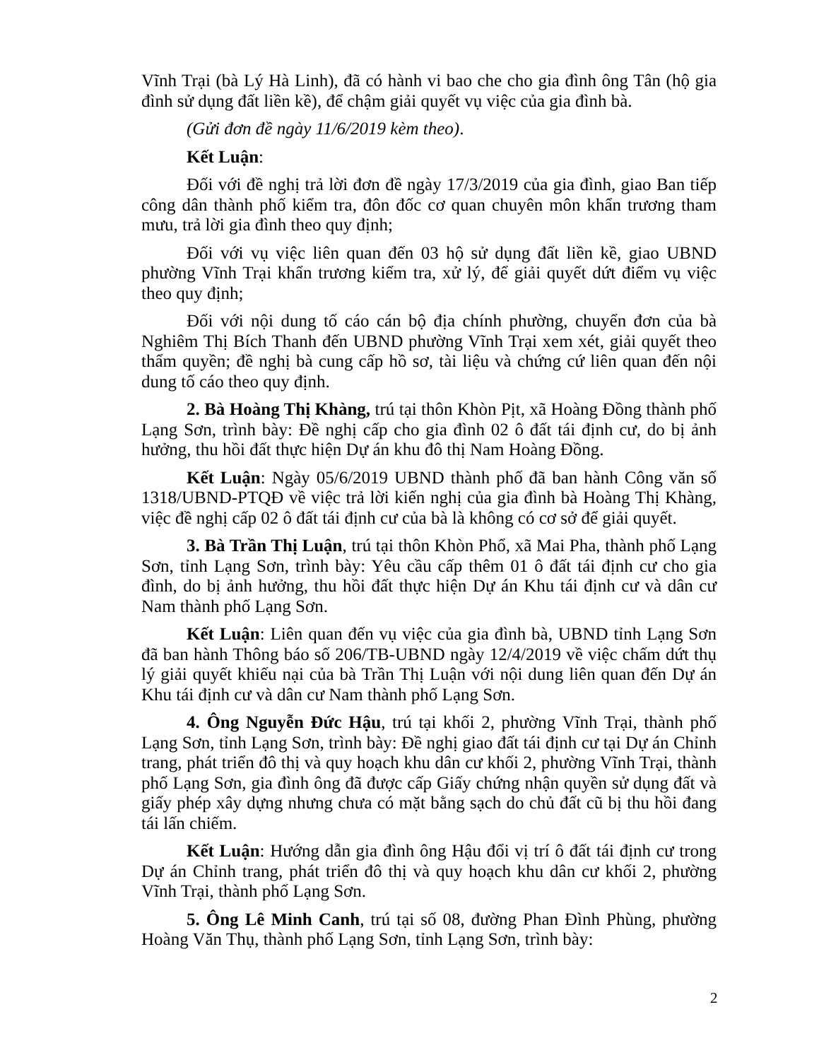Vĩnh Trại (bà Lý Hà Linh), đã có hành vi bao che cho gia đình ông Tân (hộ gia đình sử dụng đất liền kề), để chậm giải quyết vụ việc của gia đình bà.
(Gửi đơn đề ngày 11/6/2019 kèm theo).
Kết Luận:
Đối với đề nghị trả lời đơn đề ngày 17/3/2019 của gia đình, giao Ban tiếp công dân thành phố kiểm tra, đôn đốc cơ quan chuyên môn khẩn trương tham mưu, trả lời gia đình theo quy định;
Đối với vụ việc liên quan đến 03 hộ sử dụng đất liền kề, giao UBND phường Vĩnh Trại khẩn trương kiểm tra, xử lý, để giải quyết dứt điểm vụ việc theo quy định;
Đối với nội dung tố cáo cán bộ địa chính phường, chuyển đơn của bà Nghiêm Thị Bích Thanh đến UBND phường Vĩnh Trại xem xét, giải quyết theo thẩm quyền; đề nghị bà cung cấp hồ sơ, tài liệu và chứng cứ liên quan đến nội dung tố cáo theo quy định.
2. Bà Hoàng Thị Khàng, trú tại thôn Khòn Pịt, xã Hoàng Đồng thành phố Lạng Sơn, trình bày: Đề nghị cấp cho gia đình 02 ô đất tái định cư, do bị ảnh hưởng, thu hồi đất thực hiện Dự án khu đô thị Nam Hoàng Đồng.
Kết Luận: Ngày 05/6/2019 UBND thành phố đã ban hành Công văn số 1318/UBND-PTQĐ về việc trả lời kiến nghị của gia đình bà Hoàng Thị Khàng, việc đề nghị cấp 02 ô đất tái định cư của bà là không có cơ sở để giải quyết.
3. Bà Trần Thị Luận, trú tại thôn Khòn Phổ, xã Mai Pha, thành phố Lạng Sơn, tỉnh Lạng Sơn, trình bày: Yêu cầu cấp thêm 01 ô đất tái định cư cho gia đình, do bị ảnh hưởng, thu hồi đất thực hiện Dự án Khu tái định cư và dân cư Nam thành phố Lạng Sơn.
Kết Luận: Liên quan đến vụ việc của gia đình bà, UBND tỉnh Lạng Sơn đã ban hành Thông báo số 206/TB-UBND ngày 12/4/2019 về việc chấm dứt thụ lý giải quyết khiếu nại của bà Trần Thị Luận với nội dung liên quan đến Dự án Khu tái định cư và dân cư Nam thành phố Lạng Sơn.
4. Ông Nguyễn Đức Hậu, trú tại khối 2, phường Vĩnh Trại, thành phố Lạng Sơn, tỉnh Lạng Sơn, trình bày: Đề nghị giao đất tái định cư tại Dự án Chỉnh trang, phát triển đô thị và quy hoạch khu dân cư khối 2, phường Vĩnh Trại, thành phố Lạng Sơn, gia đình ông đã được cấp Giấy chứng nhận quyền sử dụng đất và giấy phép xây dựng nhưng chưa có mặt bằng sạch do chủ đất cũ bị thu hồi đang tái lấn chiếm.
Kết Luận: Hướng dẫn gia đình ông Hậu đổi vị trí ô đất tái định cư trong Dự án Chỉnh trang, phát triển đô thị và quy hoạch khu dân cư khối 2, phường Vĩnh Trại, thành phố Lạng Sơn.
5. Ông Lê Minh Canh, trú tại số 08, đường Phan Đình Phùng, phường Hoàng Văn Thụ, thành phố Lạng Sơn, tỉnh Lạng Sơn, trình bày:
2